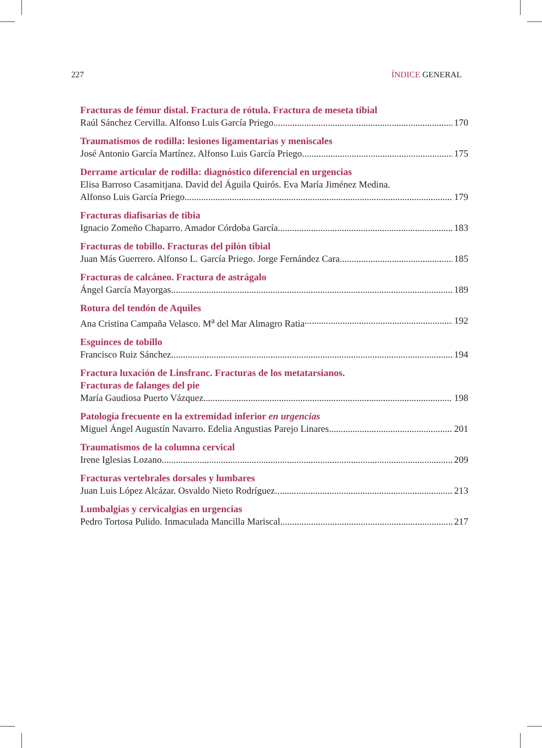227 ÍNDICE GENERAL
Fracturas de fémur distal. Fractura de rótula. Fractura de meseta tibial
Raúl Sánchez Cervilla. Alfonso Luis García Priego 170
Traumatismos de rodilla: lesiones ligamentarias y meniscales
José Antonio García Martínez. Alfonso Luis García Priego 175
Derrame articular de rodilla: diagnóstico diferencial en urgencias
Elisa Barroso Casamitjana. David del Águila Quirós. Eva María Jiménez Medina.
Alfonso Luis García Priego 179
Fracturas diafisarias de tibia
Ignacio Zomeño Chaparro. Amador Córdoba García 183
Fracturas de tobillo. Fracturas del pilón tibial
Juan Más Guerrero. Alfonso L. García Priego. Jorge Fernández Cara 185
Fracturas de calcáneo. Fractura de astrágalo
Ángel García Mayorgas 189
Rotura del tendón de Aquiles
Ana Cristina Campaña Velasco. M<sup>a</sup> del Mar Almagro Ratia 192
Esguinces de tobillo
Francisco Ruiz Sánchez 194
Fractura luxación de Linsfranc. Fracturas de los metatarsianos.
Fracturas de falanges del pie
María Gaudiosa Puerto Vázquez 198
Patología frecuente en la extremidad inferior en urgencias
Miguel Ángel Augustín Navarro. Edelia Angustias Parejo Linares 201
Traumatismos de la columna cervical
Irene Iglesias Lozano 209
Fracturas vertebrales dorsales y lumbares
Juan Luis López Alcázar. Osvaldo Nieto Rodríguez 213
Lumbalgias y cervicalgias en urgencias
Pedro Tortosa Pulido. Inmaculada Mancilla Mariscal 217